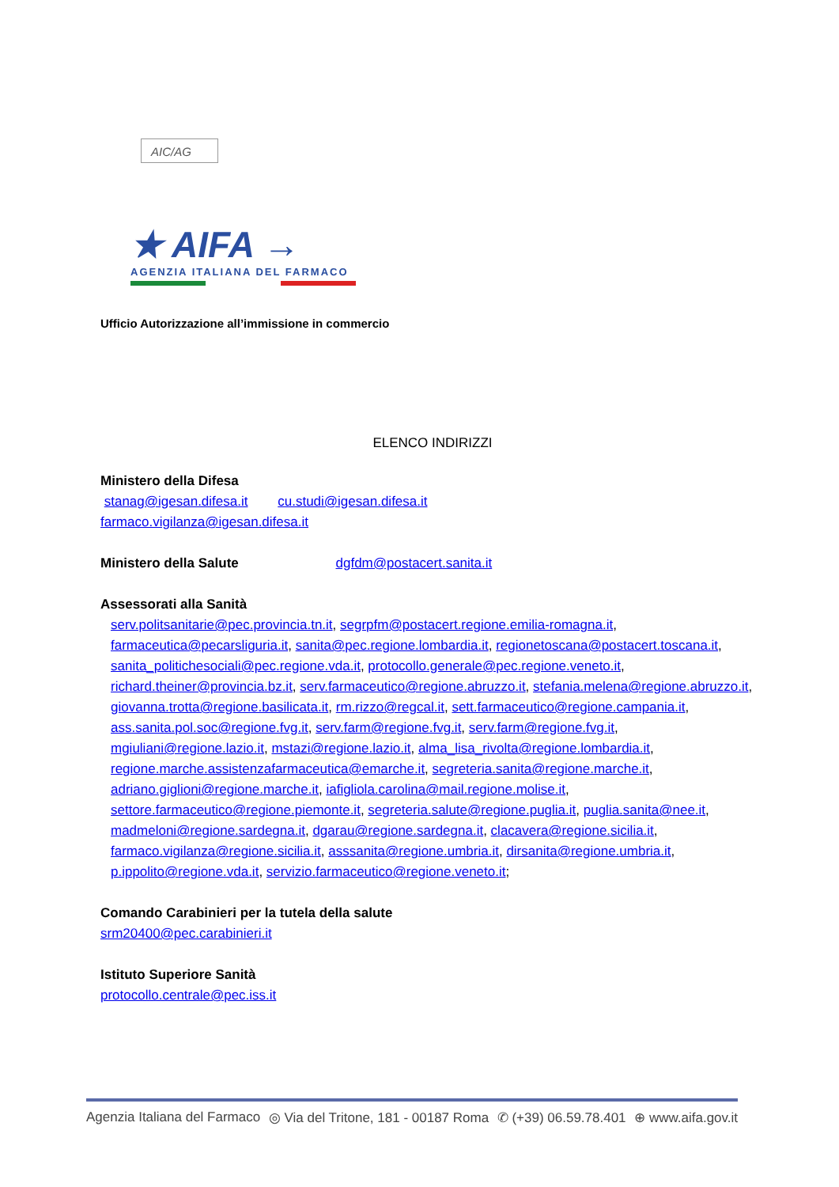AIC/AG
★ AIFA →
AGENZIA ITALIANA DEL FARMACO
Ufficio Autorizzazione all’immissione in commercio
ELENCO INDIRIZZI
Ministero della Difesa
stanag@igesan.difesa.it cu.studi@igesan.difesa.it
farmaco.vigilanza@igesan.difesa.it
Ministero della Salute dgfdm@postacert.sanita.it
Assessorati alla Sanità
serv.politsanitarie@pec.provincia.tn.it, segrpfm@postacert.regione.emilia-romagna.it, farmaceutica@pecarsliguria.it, sanita@pec.regione.lombardia.it, regionetoscana@postacert.toscana.it, sanita_politichesociali@pec.regione.vda.it, protocollo.generale@pec.regione.veneto.it, richard.theiner@provincia.bz.it, serv.farmaceutico@regione.abruzzo.it, stefania.melena@regione.abruzzo.it, giovanna.trotta@regione.basilicata.it, rm.rizzo@regcal.it, sett.farmaceutico@regione.campania.it, ass.sanita.pol.soc@regione.fvg.it, serv.farm@regione.fvg.it, serv.farm@regione.fvg.it, mgiuliani@regione.lazio.it, mstazi@regione.lazio.it, alma_lisa_rivolta@regione.lombardia.it, regione.marche.assistenzafarmaceutica@emarche.it, segreteria.sanita@regione.marche.it, adriano.giglioni@regione.marche.it, iafigliola.carolina@mail.regione.molise.it, settore.farmaceutico@regione.piemonte.it, segreteria.salute@regione.puglia.it, puglia.sanita@nee.it, madmeloni@regione.sardegna.it, dgarau@regione.sardegna.it, clacavera@regione.sicilia.it, farmaco.vigilanza@regione.sicilia.it, asssanita@regione.umbria.it, dirsanita@regione.umbria.it, p.ippolito@regione.vda.it, servizio.farmaceutico@regione.veneto.it;
Comando Carabinieri per la tutela della salute
srm20400@pec.carabinieri.it
Istituto Superiore Sanità
protocollo.centrale@pec.iss.it
Agenzia Italiana del Farmaco ◎ Via del Tritone, 181 - 00187 Roma ✆ (+39) 06.59.78.401 ⊕ www.aifa.gov.it